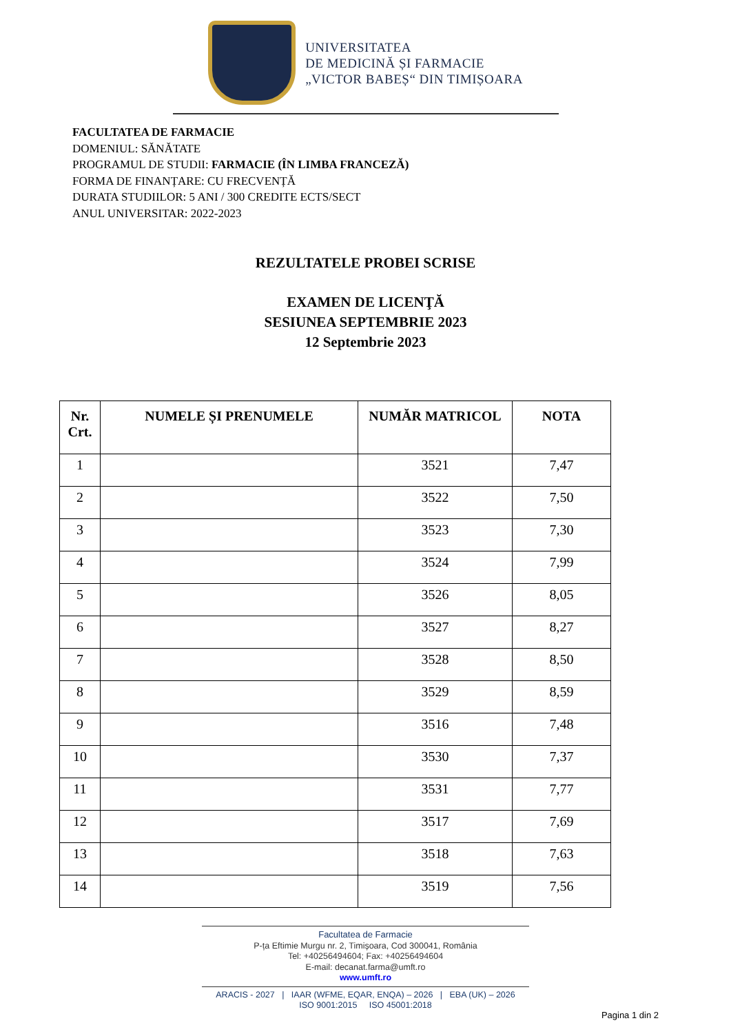UNIVERSITATEA
DE MEDICINĂ ȘI FARMACIE
„VICTOR BABEȘ“ DIN TIMIȘOARA
FACULTATEA DE FARMACIE
DOMENIUL: SĂNĂTATE
PROGRAMUL DE STUDII: FARMACIE (ÎN LIMBA FRANCEZĂ)
FORMA DE FINANȚARE: CU FRECVENȚĂ
DURATA STUDIILOR: 5 ANI / 300 CREDITE ECTS/SECT
ANUL UNIVERSITAR: 2022-2023
REZULTATELE PROBEI SCRISE
EXAMEN DE LICENŢĂ
SESIUNEA SEPTEMBRIE 2023
12 Septembrie 2023
| Nr. Crt. | NUMELE ȘI PRENUMELE | NUMĂR MATRICOL | NOTA |
| --- | --- | --- | --- |
| 1 | | 3521 | 7,47 |
| 2 | | 3522 | 7,50 |
| 3 | | 3523 | 7,30 |
| 4 | | 3524 | 7,99 |
| 5 | | 3526 | 8,05 |
| 6 | | 3527 | 8,27 |
| 7 | | 3528 | 8,50 |
| 8 | | 3529 | 8,59 |
| 9 | | 3516 | 7,48 |
| 10 | | 3530 | 7,37 |
| 11 | | 3531 | 7,77 |
| 12 | | 3517 | 7,69 |
| 13 | | 3518 | 7,63 |
| 14 | | 3519 | 7,56 |
Facultatea de Farmacie
P-ța Eftimie Murgu nr. 2, Timișoara, Cod 300041, România
Tel: +40256494604; Fax: +40256494604
E-mail: decanat.farma@umft.ro
www.umft.ro
ARACIS - 2027 | IAAR (WFME, EQAR, ENQA) – 2026 | EBA (UK) – 2026
ISO 9001:2015 ISO 45001:2018
Pagina 1 din 2